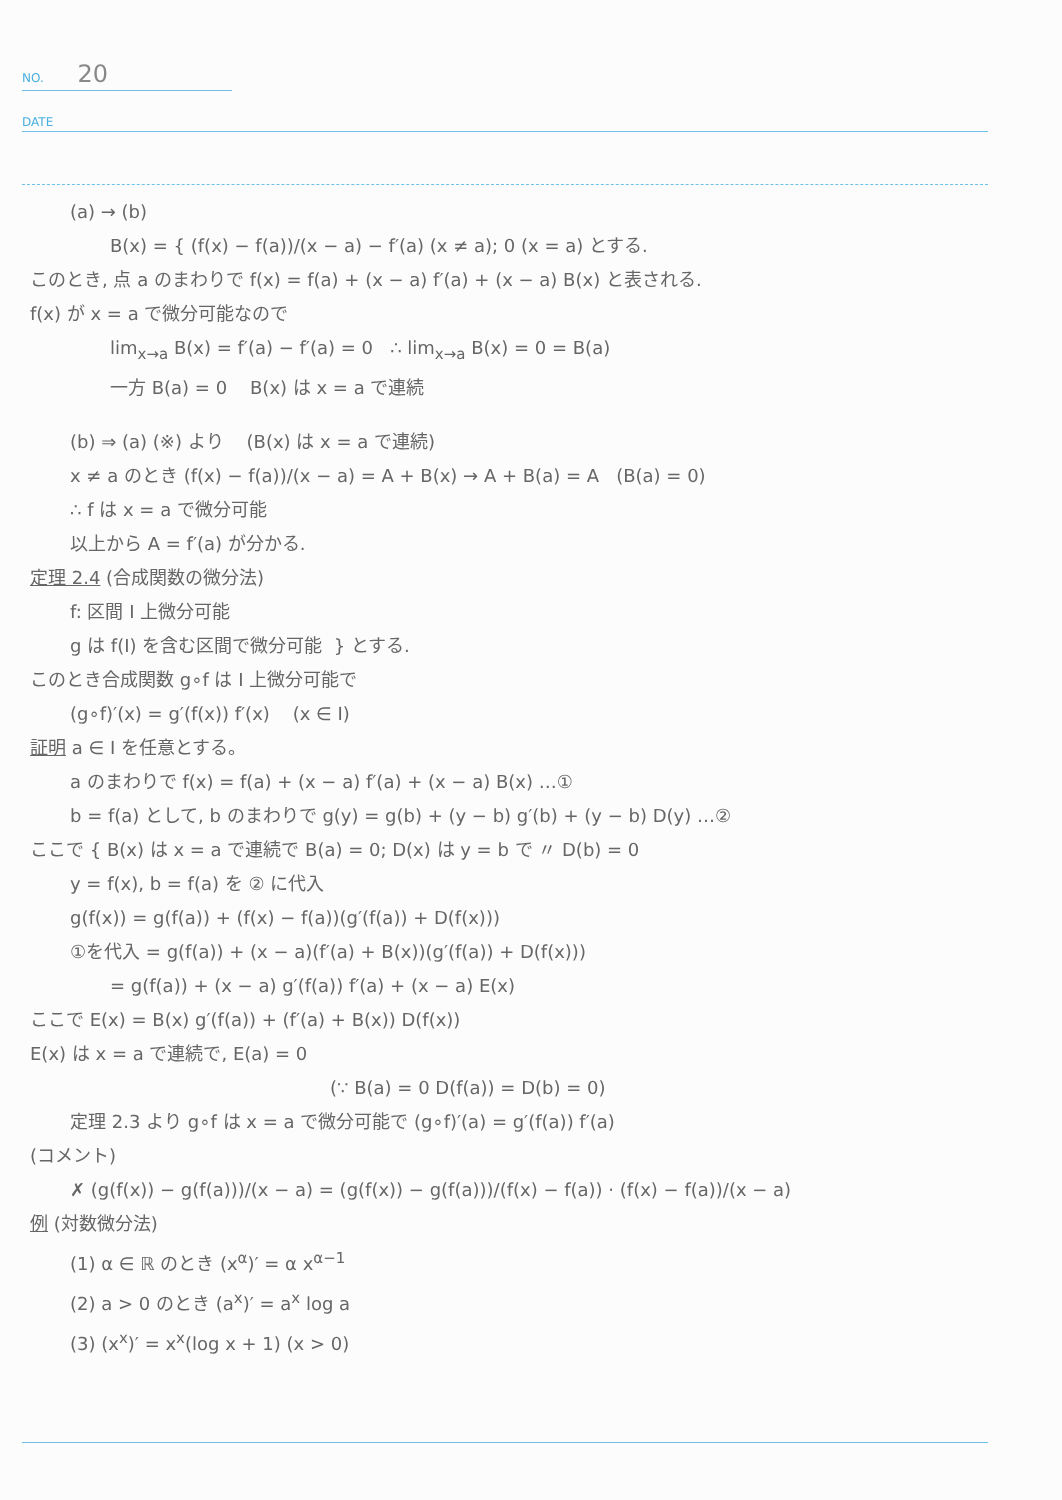NO. 20
DATE
(a) → (b)
B(x) = { (f(x) − f(a))/(x − a) − f′(a) (x ≠ a); 0 (x = a) とする.
このとき, 点 a のまわりで f(x) = f(a) + (x − a) f′(a) + (x − a) B(x) と表される.
f(x) が x = a で微分可能なので
lim<sub>x→a</sub> B(x) = f′(a) − f′(a) = 0 ∴ lim<sub>x→a</sub> B(x) = 0 = B(a)
一方 B(a) = 0 B(x) は x = a で連続
(b) ⇒ (a) (※) より (B(x) は x = a で連続)
x ≠ a のとき (f(x) − f(a))/(x − a) = A + B(x) → A + B(a) = A (B(a) = 0)
∴ f は x = a で微分可能
以上から A = f′(a) が分かる.
定理 2.4 (合成関数の微分法)
f: 区間 I 上微分可能
g は f(I) を含む区間で微分可能 } とする.
このとき合成関数 g∘f は I 上微分可能で
(g∘f)′(x) = g′(f(x)) f′(x) (x ∈ I)
証明 a ∈ I を任意とする。
a のまわりで f(x) = f(a) + (x − a) f′(a) + (x − a) B(x) …①
b = f(a) として, b のまわりで g(y) = g(b) + (y − b) g′(b) + (y − b) D(y) …②
ここで { B(x) は x = a で連続で B(a) = 0; D(x) は y = b で 〃 D(b) = 0
y = f(x), b = f(a) を ② に代入
g(f(x)) = g(f(a)) + (f(x) − f(a))(g′(f(a)) + D(f(x)))
①を代入 = g(f(a)) + (x − a)(f′(a) + B(x))(g′(f(a)) + D(f(x)))
= g(f(a)) + (x − a) g′(f(a)) f′(a) + (x − a) E(x)
ここで E(x) = B(x) g′(f(a)) + (f′(a) + B(x)) D(f(x))
E(x) は x = a で連続で, E(a) = 0
(∵ B(a) = 0 D(f(a)) = D(b) = 0)
定理 2.3 より g∘f は x = a で微分可能で (g∘f)′(a) = g′(f(a)) f′(a)
(コメント)
✗ (g(f(x)) − g(f(a)))/(x − a) = (g(f(x)) − g(f(a)))/(f(x) − f(a)) · (f(x) − f(a))/(x − a)
例 (対数微分法)
(1) α ∈ ℝ のとき (x<sup>α</sup>)′ = α x<sup>α−1</sup>
(2) a > 0 のとき (a<sup>x</sup>)′ = a<sup>x</sup> log a
(3) (x<sup>x</sup>)′ = x<sup>x</sup>(log x + 1) (x > 0)